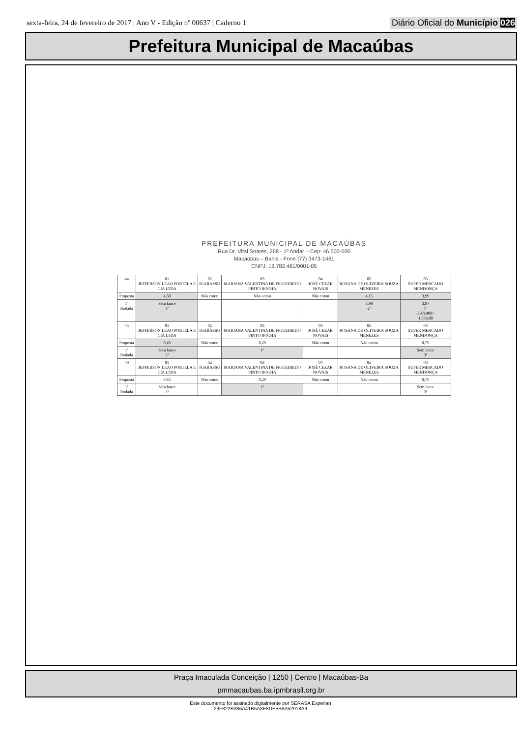sexta-feira, 24 de fevereiro de 2017 | Ano V - Edição nº 00637 | Caderno 1
Diário Oficial do Município 026
Prefeitura Municipal de Macaúbas
PREFEITURA MUNICIPAL DE MACAÚBAS
Rua Dr. Vital Soares, 268 - 1º Andar – Cep: 46.500-000
Macaúbas – Bahia - Fone (77) 3473-1461
CNPJ: 13.782.461/0001-05
| 44 | 01 JEFFERSON LEAO PORTELA E CIA LTDA | 02 IGARASSU | 03 MARIANA VALENTINA DE FIGUEIREDO PINTO ROCHA | 04 JOSÉ CEZAR NOVAIS | 05 ROSANA DE OLIVEIRA SOUZA MENEZES | 06 SUPER MERCADO MENDONÇA |
| Proposta | 4,50 | Não cotou | Não cotou | Não cotou | 4,15 | 3,99 |
| 1º Rodada | Sem lance 3º | | | | 3,98 2º | 3,97 1º 3,97x400= 1.588,00 |
| 45 | 01 JEFFERSON LEAO PORTELA E CIA LTDA | 02 IGARASSU | 03 MARIANA VALENTINA DE FIGUEIREDO PINTO ROCHA | 04 JOSÉ CEZAR NOVAIS | 05 ROSANA DE OLIVEIRA SOUZA MENEZES | 06 SUPER MERCADO MENDONÇA |
| Proposta | 0,45 | Não cotou | 0,29 | Não cotou | Não cotou | 0,75 |
| 1º Rodada | Sem lance 2º | | 1º | | | Sem lance 3º |
| 46 | 01 JEFFERSON LEAO PORTELA E CIA LTDA | 02 IGARASSU | 03 MARIANA VALENTINA DE FIGUEIREDO PINTO ROCHA | 04 JOSÉ CEZAR NOVAIS | 05 ROSANA DE OLIVEIRA SOUZA MENEZES | 06 SUPER MERCADO MENDONÇA |
| Proposta | 0,45 | Não cotou | 0,29 | Não cotou | Não cotou | 0,75 |
| 1º Rodada | Sem lance 2º | | 1º | | | Sem lance 3º |
Praça Imaculada Conceição | 1250 | Centro | Macaúbas-Ba
pmmacaubas.ba.ipmbrasil.org.br
Este documento foi assinado digitalmente por SERASA Experian
29F822B386A41B5A8E8DE5B6A52918A9